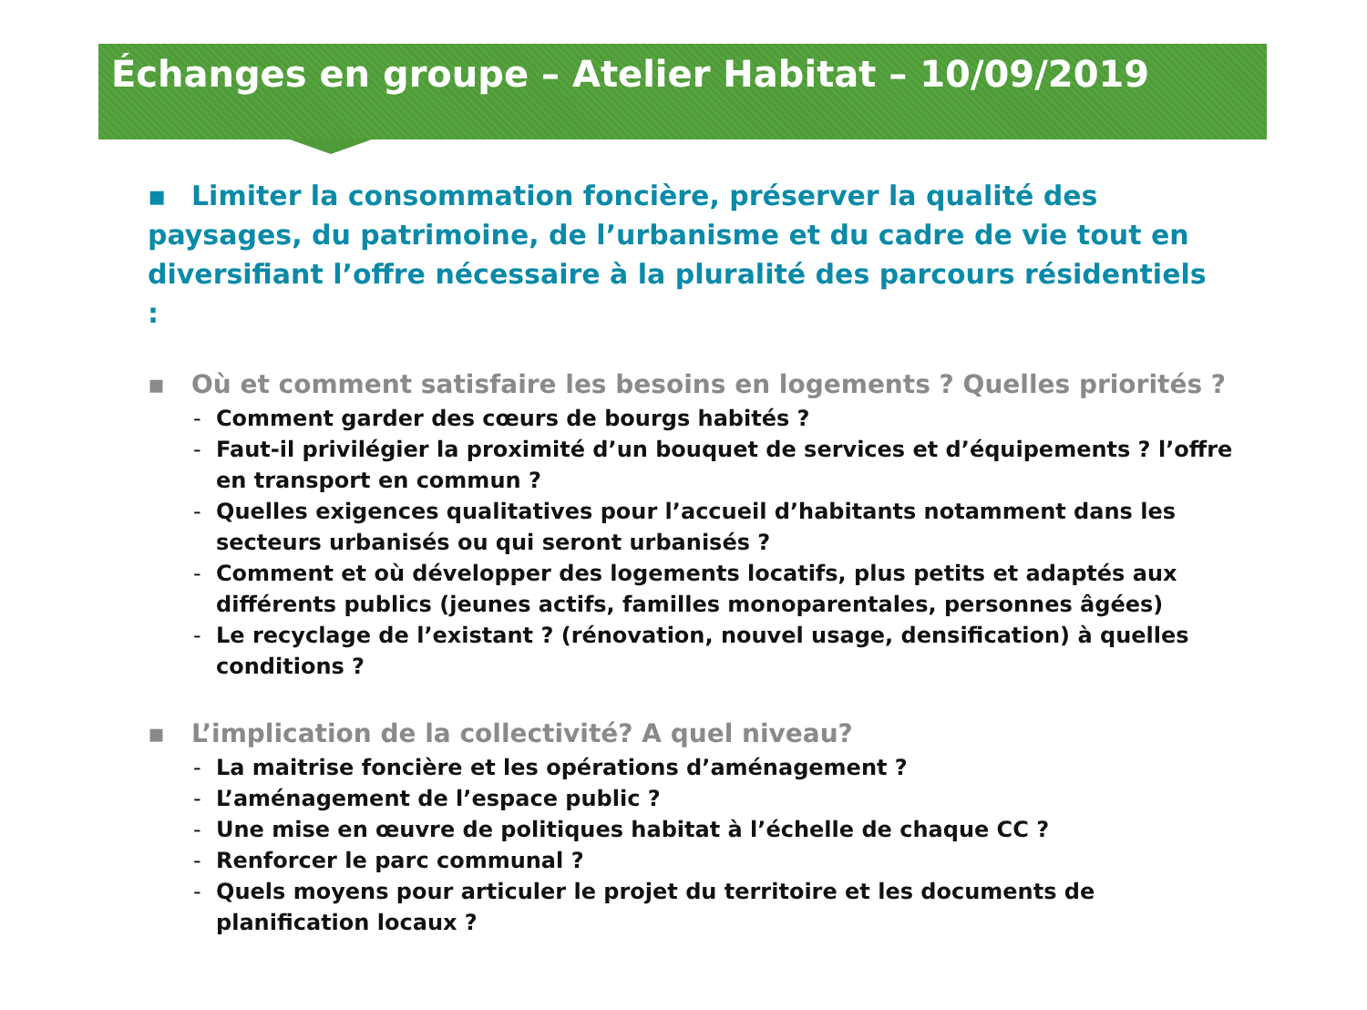Échanges en groupe – Atelier Habitat – 10/09/2019
▪ Limiter la consommation foncière, préserver la qualité des paysages, du patrimoine, de l’urbanisme et du cadre de vie tout en diversifiant l’offre nécessaire à la pluralité des parcours résidentiels :
▪ Où et comment satisfaire les besoins en logements ? Quelles priorités ?
- Comment garder des cœurs de bourgs habités ?
- Faut-il privilégier la proximité d’un bouquet de services et d’équipements ? l’offre en transport en commun ?
- Quelles exigences qualitatives pour l’accueil d’habitants notamment dans les secteurs urbanisés ou qui seront urbanisés ?
- Comment et où développer des logements locatifs, plus petits et adaptés aux différents publics (jeunes actifs, familles monoparentales, personnes âgées)
- Le recyclage de l’existant ? (rénovation, nouvel usage, densification) à quelles conditions ?
▪ L’implication de la collectivité? A quel niveau?
- La maitrise foncière et les opérations d’aménagement ?
- L’aménagement de l’espace public ?
- Une mise en œuvre de politiques habitat à l’échelle de chaque CC ?
- Renforcer le parc communal ?
- Quels moyens pour articuler le projet du territoire et les documents de planification locaux ?